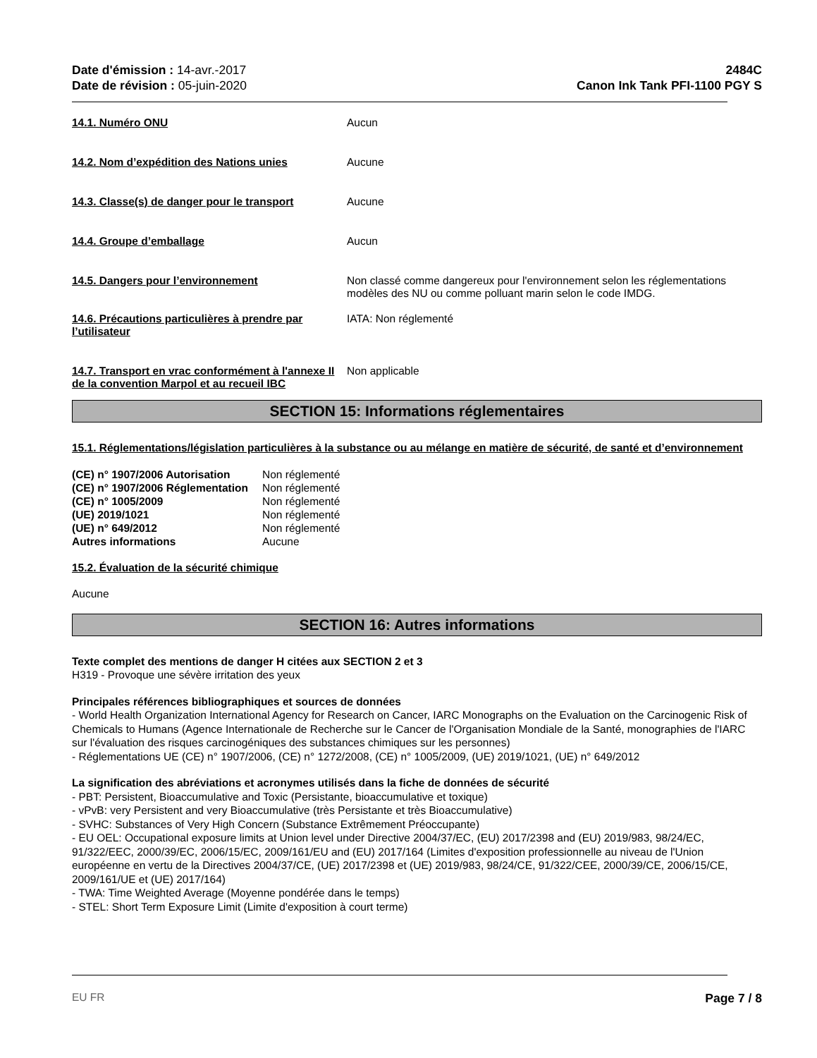Date d'émission : 14-avr.-2017
Date de révision : 05-juin-2020
2484C
Canon Ink Tank PFI-1100 PGY S
14.1. Numéro ONU Aucun
14.2. Nom d’expédition des Nations unies Aucune
14.3. Classe(s) de danger pour le transport
Aucune
14.4. Groupe d’emballage Aucun
14.5. Dangers pour l’environnement Non classé comme dangereux pour l'environnement selon les réglementations modèles des NU ou comme polluant marin selon le code IMDG.
14.6. Précautions particulières à prendre par l’utilisateur
IATA: Non réglementé
14.7. Transport en vrac conformément à l'annexe II de la convention Marpol et au recueil IBC
Non applicable
SECTION 15: Informations réglementaires
15.1. Réglementations/législation particulières à la substance ou au mélange en matière de sécurité, de santé et d’environnement
| (CE) n° 1907/2006 Autorisation | Non réglementé |
| (CE) n° 1907/2006 Réglementation | Non réglementé |
| (CE) n° 1005/2009 | Non réglementé |
| (UE) 2019/1021 | Non réglementé |
| (UE) n° 649/2012 | Non réglementé |
| Autres informations | Aucune |
15.2. Évaluation de la sécurité chimique
Aucune
SECTION 16: Autres informations
Texte complet des mentions de danger H citées aux SECTION 2 et 3
H319 - Provoque une sévère irritation des yeux
Principales références bibliographiques et sources de données
- World Health Organization International Agency for Research on Cancer, IARC Monographs on the Evaluation on the Carcinogenic Risk of Chemicals to Humans (Agence Internationale de Recherche sur le Cancer de l'Organisation Mondiale de la Santé, monographies de l'IARC sur l'évaluation des risques carcinogéniques des substances chimiques sur les personnes)
- Réglementations UE (CE) n° 1907/2006, (CE) n° 1272/2008, (CE) n° 1005/2009, (UE) 2019/1021, (UE) n° 649/2012
La signification des abréviations et acronymes utilisés dans la fiche de données de sécurité
- PBT: Persistent, Bioaccumulative and Toxic (Persistante, bioaccumulative et toxique)
- vPvB: very Persistent and very Bioaccumulative (très Persistante et très Bioaccumulative)
- SVHC: Substances of Very High Concern (Substance Extrêmement Préoccupante)
- EU OEL: Occupational exposure limits at Union level under Directive 2004/37/EC, (EU) 2017/2398 and (EU) 2019/983, 98/24/EC, 91/322/EEC, 2000/39/EC, 2006/15/EC, 2009/161/EU and (EU) 2017/164 (Limites d'exposition professionnelle au niveau de l'Union européenne en vertu de la Directives 2004/37/CE, (UE) 2017/2398 et (UE) 2019/983, 98/24/CE, 91/322/CEE, 2000/39/CE, 2006/15/CE, 2009/161/UE et (UE) 2017/164)
- TWA: Time Weighted Average (Moyenne pondérée dans le temps)
- STEL: Short Term Exposure Limit (Limite d'exposition à court terme)
EU FR Page 7 / 8